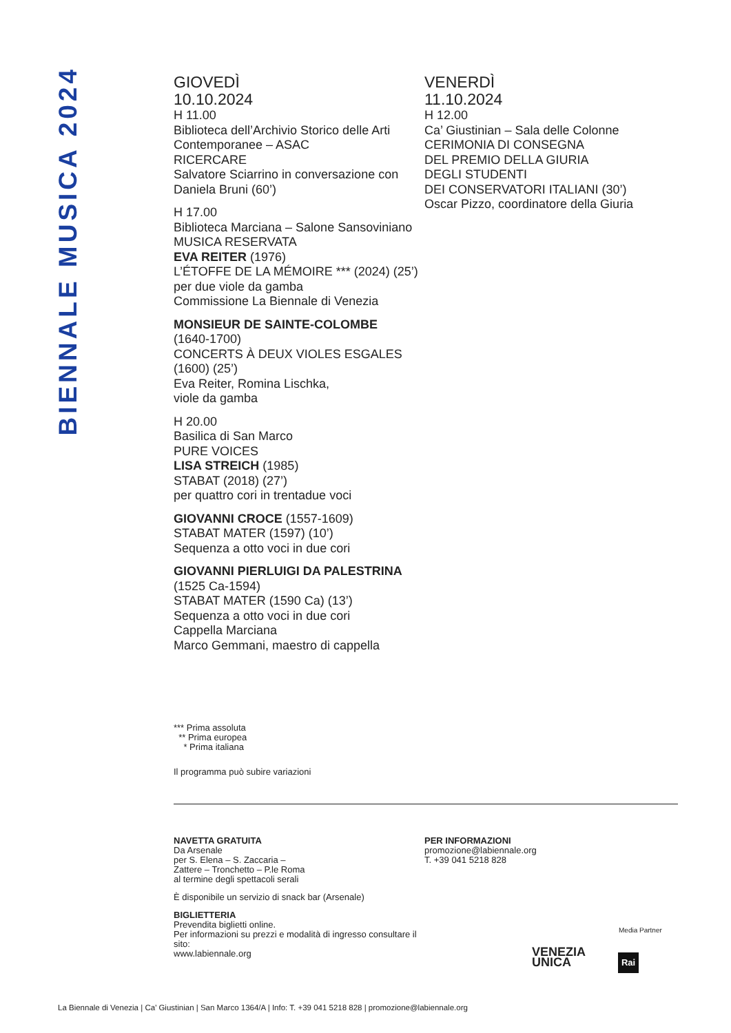BIENNALE MUSICA 2024
GIOVEDÌ
10.10.2024
H 11.00
Biblioteca dell’Archivio Storico delle Arti Contemporanee – ASAC
RICERCARE
Salvatore Sciarrino in conversazione con Daniela Bruni (60’)
H 17.00
Biblioteca Marciana – Salone Sansoviniano
MUSICA RESERVATA
EVA REITER (1976)
L’ÉTOFFE DE LA MÉMOIRE *** (2024) (25’)
per due viole da gamba
Commissione La Biennale di Venezia
MONSIEUR DE SAINTE-COLOMBE
(1640-1700)
CONCERTS À DEUX VIOLES ESGALES (1600) (25’)
Eva Reiter, Romina Lischka,
viole da gamba
H 20.00
Basilica di San Marco
PURE VOICES
LISA STREICH (1985)
STABAT (2018) (27’)
per quattro cori in trentadue voci
GIOVANNI CROCE (1557-1609)
STABAT MATER (1597) (10’)
Sequenza a otto voci in due cori
GIOVANNI PIERLUIGI DA PALESTRINA
(1525 Ca-1594)
STABAT MATER (1590 Ca) (13’)
Sequenza a otto voci in due cori
Cappella Marciana
Marco Gemmani, maestro di cappella
VENERDÌ
11.10.2024
H 12.00
Ca’ Giustinian – Sala delle Colonne
CERIMONIA DI CONSEGNA
DEL PREMIO DELLA GIURIA
DEGLI STUDENTI
DEI CONSERVATORI ITALIANI (30’)
Oscar Pizzo, coordinatore della Giuria
*** Prima assoluta
** Prima europea
* Prima italiana
Il programma può subire variazioni
NAVETTA GRATUITA
Da Arsenale
per S. Elena – S. Zaccaria –
Zattere – Tronchetto – P.le Roma
al termine degli spettacoli serali
È disponibile un servizio di snack bar (Arsenale)
BIGLIETTERIA
Prevendita biglietti online.
Per informazioni su prezzi e modalità di ingresso consultare il sito:
www.labiennale.org
PER INFORMAZIONI
promozione@labiennale.org
T. +39 041 5218 828
Media Partner
VENEZIA
UNICA
Rai
La Biennale di Venezia | Ca’ Giustinian | San Marco 1364/A | Info: T. +39 041 5218 828 | promozione@labiennale.org